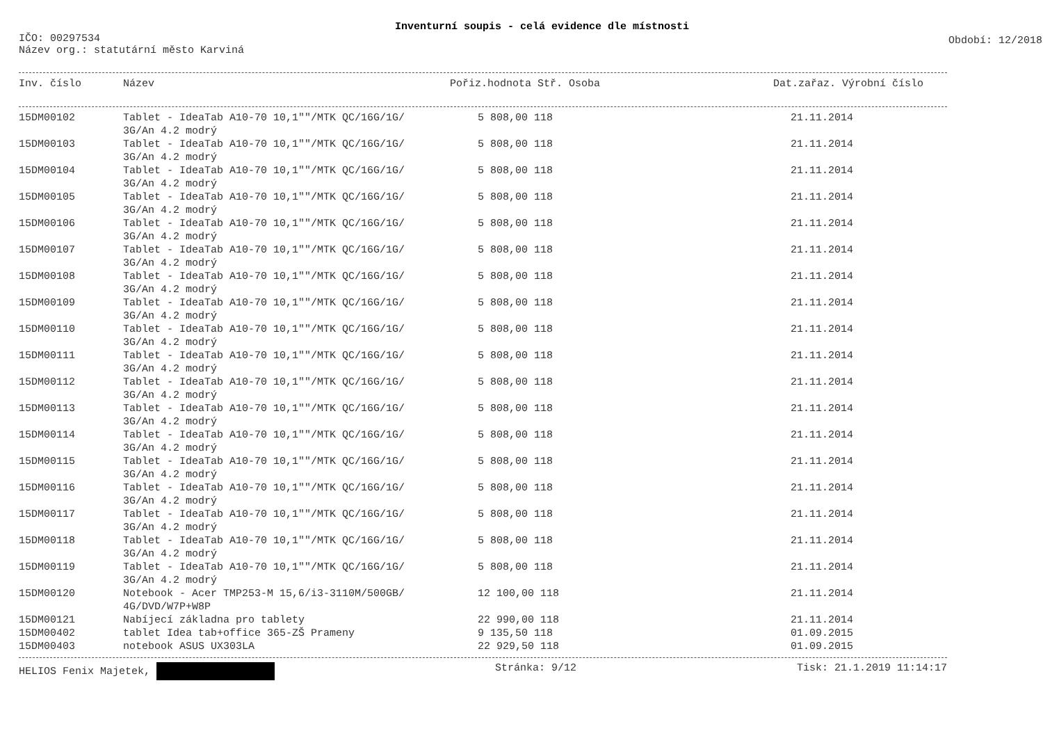Inventurní soupis - celá evidence dle místnosti
IČO: 00297534
Období: 12/2018
Název org.: statutární město Karviná
| Inv. číslo | Název | Pořiz.hodnota Stř. Osoba | | Dat.zařaz. Výrobní číslo |
| --- | --- | --- | --- | --- |
| 15DM00102 | Tablet - IdeaTab A10-70 10,1""/MTK QC/16G/1G/ 3G/An 4.2 modrý | 5 808,00 118 | | 21.11.2014 |
| 15DM00103 | Tablet - IdeaTab A10-70 10,1""/MTK QC/16G/1G/ 3G/An 4.2 modrý | 5 808,00 118 | | 21.11.2014 |
| 15DM00104 | Tablet - IdeaTab A10-70 10,1""/MTK QC/16G/1G/ 3G/An 4.2 modrý | 5 808,00 118 | | 21.11.2014 |
| 15DM00105 | Tablet - IdeaTab A10-70 10,1""/MTK QC/16G/1G/ 3G/An 4.2 modrý | 5 808,00 118 | | 21.11.2014 |
| 15DM00106 | Tablet - IdeaTab A10-70 10,1""/MTK QC/16G/1G/ 3G/An 4.2 modrý | 5 808,00 118 | | 21.11.2014 |
| 15DM00107 | Tablet - IdeaTab A10-70 10,1""/MTK QC/16G/1G/ 3G/An 4.2 modrý | 5 808,00 118 | | 21.11.2014 |
| 15DM00108 | Tablet - IdeaTab A10-70 10,1""/MTK QC/16G/1G/ 3G/An 4.2 modrý | 5 808,00 118 | | 21.11.2014 |
| 15DM00109 | Tablet - IdeaTab A10-70 10,1""/MTK QC/16G/1G/ 3G/An 4.2 modrý | 5 808,00 118 | | 21.11.2014 |
| 15DM00110 | Tablet - IdeaTab A10-70 10,1""/MTK QC/16G/1G/ 3G/An 4.2 modrý | 5 808,00 118 | | 21.11.2014 |
| 15DM00111 | Tablet - IdeaTab A10-70 10,1""/MTK QC/16G/1G/ 3G/An 4.2 modrý | 5 808,00 118 | | 21.11.2014 |
| 15DM00112 | Tablet - IdeaTab A10-70 10,1""/MTK QC/16G/1G/ 3G/An 4.2 modrý | 5 808,00 118 | | 21.11.2014 |
| 15DM00113 | Tablet - IdeaTab A10-70 10,1""/MTK QC/16G/1G/ 3G/An 4.2 modrý | 5 808,00 118 | | 21.11.2014 |
| 15DM00114 | Tablet - IdeaTab A10-70 10,1""/MTK QC/16G/1G/ 3G/An 4.2 modrý | 5 808,00 118 | | 21.11.2014 |
| 15DM00115 | Tablet - IdeaTab A10-70 10,1""/MTK QC/16G/1G/ 3G/An 4.2 modrý | 5 808,00 118 | | 21.11.2014 |
| 15DM00116 | Tablet - IdeaTab A10-70 10,1""/MTK QC/16G/1G/ 3G/An 4.2 modrý | 5 808,00 118 | | 21.11.2014 |
| 15DM00117 | Tablet - IdeaTab A10-70 10,1""/MTK QC/16G/1G/ 3G/An 4.2 modrý | 5 808,00 118 | | 21.11.2014 |
| 15DM00118 | Tablet - IdeaTab A10-70 10,1""/MTK QC/16G/1G/ 3G/An 4.2 modrý | 5 808,00 118 | | 21.11.2014 |
| 15DM00119 | Tablet - IdeaTab A10-70 10,1""/MTK QC/16G/1G/ 3G/An 4.2 modrý | 5 808,00 118 | | 21.11.2014 |
| 15DM00120 | Notebook - Acer TMP253-M 15,6/i3-3110M/500GB/ 4G/DVD/W7P+W8P | 12 100,00 118 | | 21.11.2014 |
| 15DM00121 | Nabíjecí základna pro tablety | 22 990,00 118 | | 21.11.2014 |
| 15DM00402 | tablet Idea tab+office 365-ZŠ Prameny | 9 135,50 118 | | 01.09.2015 |
| 15DM00403 | notebook ASUS UX303LA | 22 929,50 118 | | 01.09.2015 |
HELIOS Fenix Majetek, Stránka: 9/12 Tisk: 21.1.2019 11:14:17